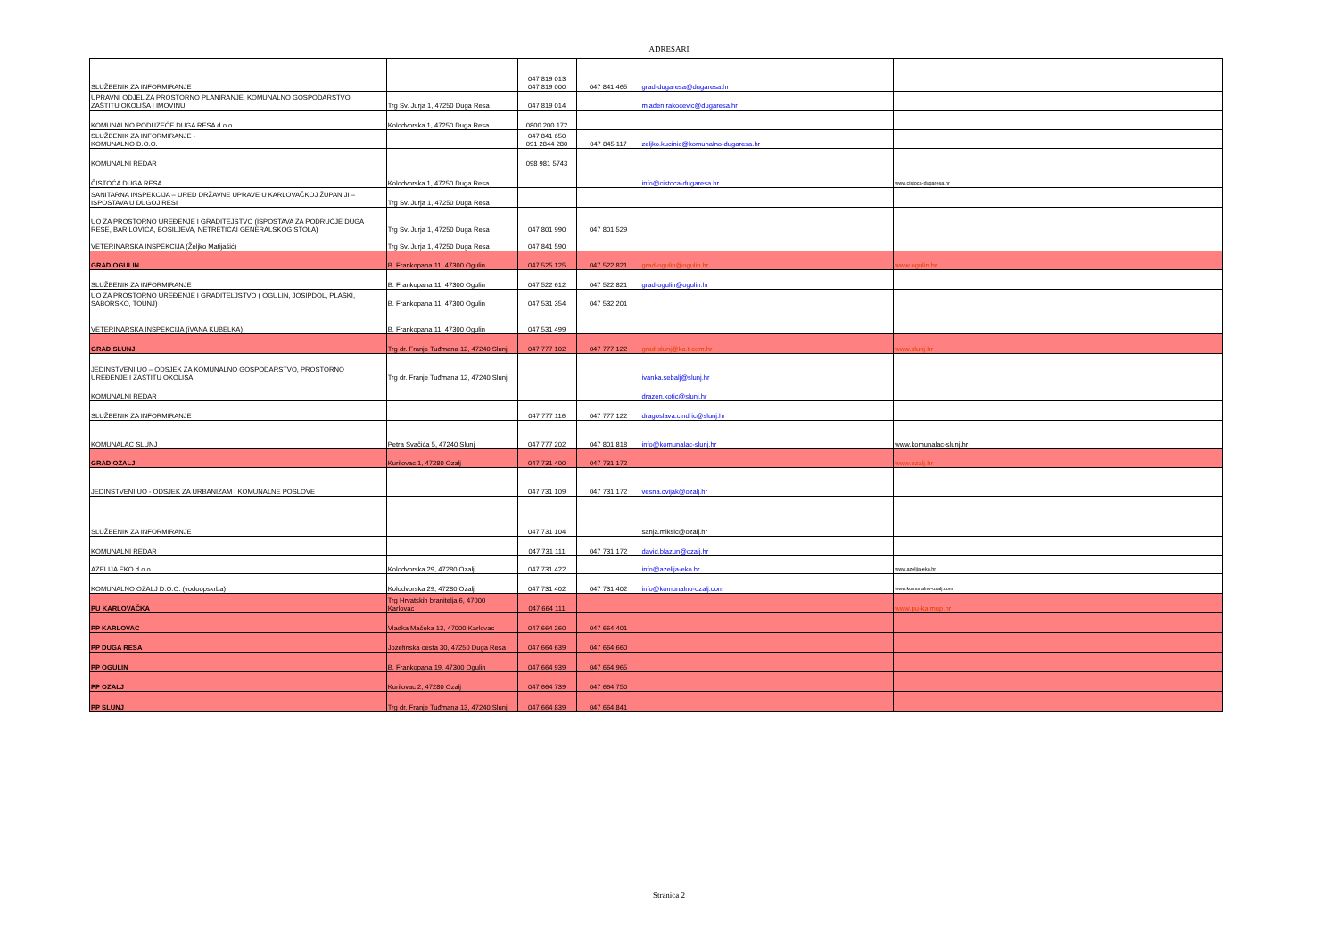ADRESARI
| SLUŽBENIK ZA INFORMIRANJE | | 047 819 013 047 819 000 | 047 841 465 | grad-dugaresa@dugaresa.hr | |
| UPRAVNI ODJEL ZA PROSTORNO PLANIRANJE, KOMUNALNO GOSPODARSTVO, ZAŠTITU OKOLIŠA I IMOVINU | Trg Sv. Jurja 1, 47250 Duga Resa | 047 819 014 | | mladen.rakocevic@dugaresa.hr | |
| KOMUNALNO PODUZEĆE DUGA RESA d.o.o. | Kolodvorska 1, 47250 Duga Resa | 0800 200 172 | | | |
| SLUŽBENIK ZA INFORMIRANJE - KOMUNALNO D.O.O. | | 047 841 650 091 2844 280 | 047 845 117 | zeljko.kucinic@komunalno-dugaresa.hr | |
| KOMUNALNI REDAR | | 098 981 5743 | | | |
| ČISTOĆA DUGA RESA | Kolodvorska 1, 47250 Duga Resa | | | info@cistoca-dugaresa.hr | www.cistoca-dugaresa.hr |
| SANITARNA INSPEKCIJA – URED DRŽAVNE UPRAVE U KARLOVAČKOJ ŽUPANIJI – ISPOSTAVA U DUGOJ RESI | Trg Sv. Jurja 1, 47250 Duga Resa | | | | |
| UO ZA PROSTORNO UREĐENJE I GRADITEJSTVO (ISPOSTAVA ZA PODRUČJE DUGA RESE, BARILOVIĆA, BOSILJEVA, NETRETIĆAI GENERALSKOG STOLA) | Trg Sv. Jurja 1, 47250 Duga Resa | 047 801 990 | 047 801 529 | | |
| VETERINARSKA INSPEKCIJA (Željko Matijašić) | Trg Sv. Jurja 1, 47250 Duga Resa | 047 841 590 | | | |
| GRAD OGULIN | B. Frankopana 11, 47300 Ogulin | 047 525 125 | 047 522 821 | grad-ogulin@ogulin.hr | www.ogulin.hr |
| SLUŽBENIK ZA INFORMIRANJE | B. Frankopana 11, 47300 Ogulin | 047 522 612 | 047 522 821 | grad-ogulin@ogulin.hr | |
| UO ZA PROSTORNO UREĐENJE I GRADITELJSTVO ( OGULIN, JOSIPDOL, PLAŠKI, SABORSKO, TOUNJ) | B. Frankopana 11, 47300 Ogulin | 047 531 354 | 047 532 201 | | |
| VETERINARSKA INSPEKCIJA (iVANA KUBELKA) | B. Frankopana 11, 47300 Ogulin | 047 531 499 | | | |
| GRAD SLUNJ | Trg dr. Franje Tuđmana 12, 47240 Slunj | 047 777 102 | 047 777 122 | grad-slunj@ka.t-com.hr | www.slunj.hr |
| JEDINSTVENI UO – ODSJEK ZA KOMUNALNO GOSPODARSTVO, PROSTORNO UREĐENJE I ZAŠTITU OKOLIŠA | Trg dr. Franje Tuđmana 12, 47240 Slunj | | | ivanka.sebalj@slunj.hr | |
| KOMUNALNI REDAR | | | | drazen.kotic@slunj.hr | |
| SLUŽBENIK ZA INFORMIRANJE | | 047 777 116 | 047 777 122 | dragoslava.cindric@slunj.hr | |
| KOMUNALAC SLUNJ | Petra Svačića 5, 47240 Slunj | 047 777 202 | 047 801 818 | info@komunalac-slunj.hr | www.komunalac-slunj.hr |
| GRAD OZALJ | Kurilovac 1, 47280 Ozalj | 047 731 400 | 047 731 172 | | www.ozalj.hr |
| JEDINSTVENI UO - ODSJEK ZA URBANIZAM I KOMUNALNE POSLOVE | | 047 731 109 | 047 731 172 | vesna.cvijak@ozalj.hr | |
| SLUŽBENIK ZA INFORMIRANJE | | 047 731 104 | | sanja.miksic@ozalj.hr | |
| KOMUNALNI REDAR | | 047 731 111 | 047 731 172 | david.blazun@ozalj.hr | |
| AZELIJA EKO d.o.o. | Kolodvorska 29, 47280 Ozalj | 047 731 422 | | info@azelija-eko.hr | www.azelija-eko.hr |
| KOMUNALNO OZALJ D.O.O. (vodoopskrba) | Kolodvorska 29, 47280 Ozalj | 047 731 402 | 047 731 402 | info@komunalno-ozalj.com | www.komunalno-ozalj.com |
| PU KARLOVAČKA | Trg Hrvatskih branitelja 6, 47000 Karlovac | 047 664 111 | | | www.pu-ka.mup.hr |
| PP KARLOVAC | Vladka Mačeka 13, 47000 Karlovac | 047 664 260 | 047 664 401 | | |
| PP DUGA RESA | Jozefinska cesta 30, 47250 Duga Resa | 047 664 639 | 047 664 660 | | |
| PP OGULIN | B. Frankopana 19, 47300 Ogulin | 047 664 939 | 047 664 965 | | |
| PP OZALJ | Kurilovac 2, 47280 Ozalj | 047 664 739 | 047 664 750 | | |
| PP SLUNJ | Trg dr. Franje Tuđmana 13, 47240 Slunj | 047 664 839 | 047 664 841 | | |
Stranica 2